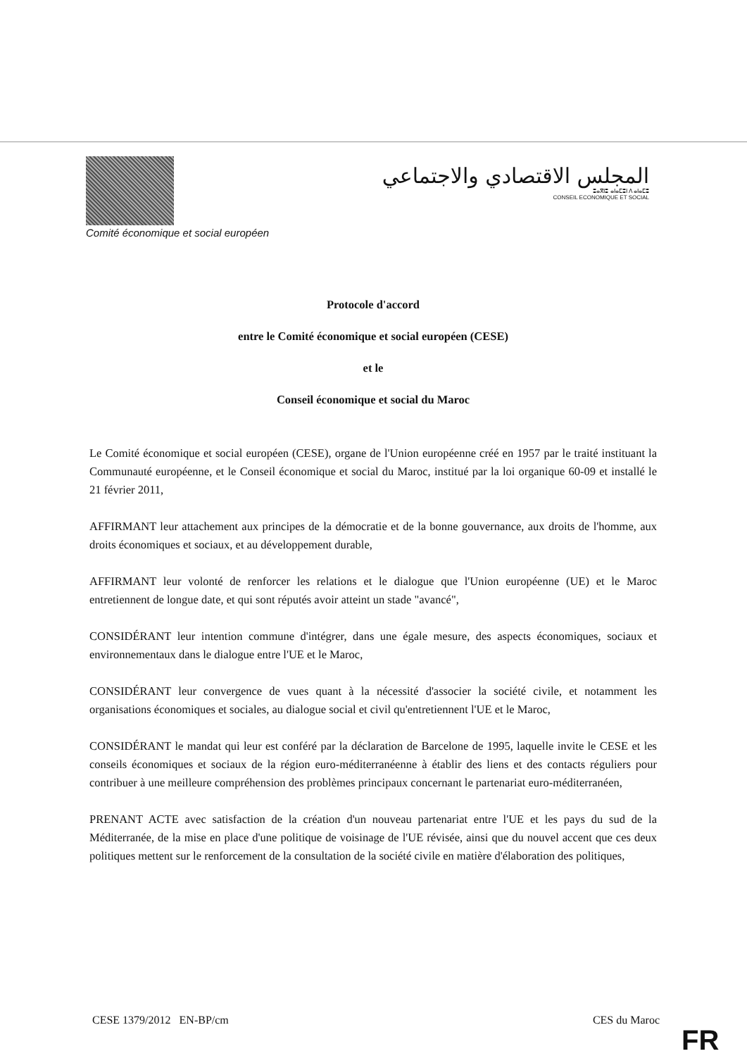Comité économique et social européen
المجلس الاقتصادي والاجتماعي
ⵓⴰⴳⵏⵓ ⴰⵏⴰⵎⵓⵏ ⴷ ⴰⵏⴰⵎⵓ
CONSEIL ECONOMIQUE ET SOCIAL
Protocole d'accord
entre le Comité économique et social européen (CESE)
et le
Conseil économique et social du Maroc
Le Comité économique et social européen (CESE), organe de l'Union européenne créé en 1957 par le traité instituant la Communauté européenne, et le Conseil économique et social du Maroc, institué par la loi organique 60-09 et installé le 21 février 2011,
AFFIRMANT leur attachement aux principes de la démocratie et de la bonne gouvernance, aux droits de l'homme, aux droits économiques et sociaux, et au développement durable,
AFFIRMANT leur volonté de renforcer les relations et le dialogue que l'Union européenne (UE) et le Maroc entretiennent de longue date, et qui sont réputés avoir atteint un stade "avancé",
CONSIDÉRANT leur intention commune d'intégrer, dans une égale mesure, des aspects économiques, sociaux et environnementaux dans le dialogue entre l'UE et le Maroc,
CONSIDÉRANT leur convergence de vues quant à la nécessité d'associer la société civile, et notamment les organisations économiques et sociales, au dialogue social et civil qu'entretiennent l'UE et le Maroc,
CONSIDÉRANT le mandat qui leur est conféré par la déclaration de Barcelone de 1995, laquelle invite le CESE et les conseils économiques et sociaux de la région euro-méditerranéenne à établir des liens et des contacts réguliers pour contribuer à une meilleure compréhension des problèmes principaux concernant le partenariat euro-méditerranéen,
PRENANT ACTE avec satisfaction de la création d'un nouveau partenariat entre l'UE et les pays du sud de la Méditerranée, de la mise en place d'une politique de voisinage de l'UE révisée, ainsi que du nouvel accent que ces deux politiques mettent sur le renforcement de la consultation de la société civile en matière d'élaboration des politiques,
CESE 1379/2012 EN-BP/cm CES du Maroc
FR